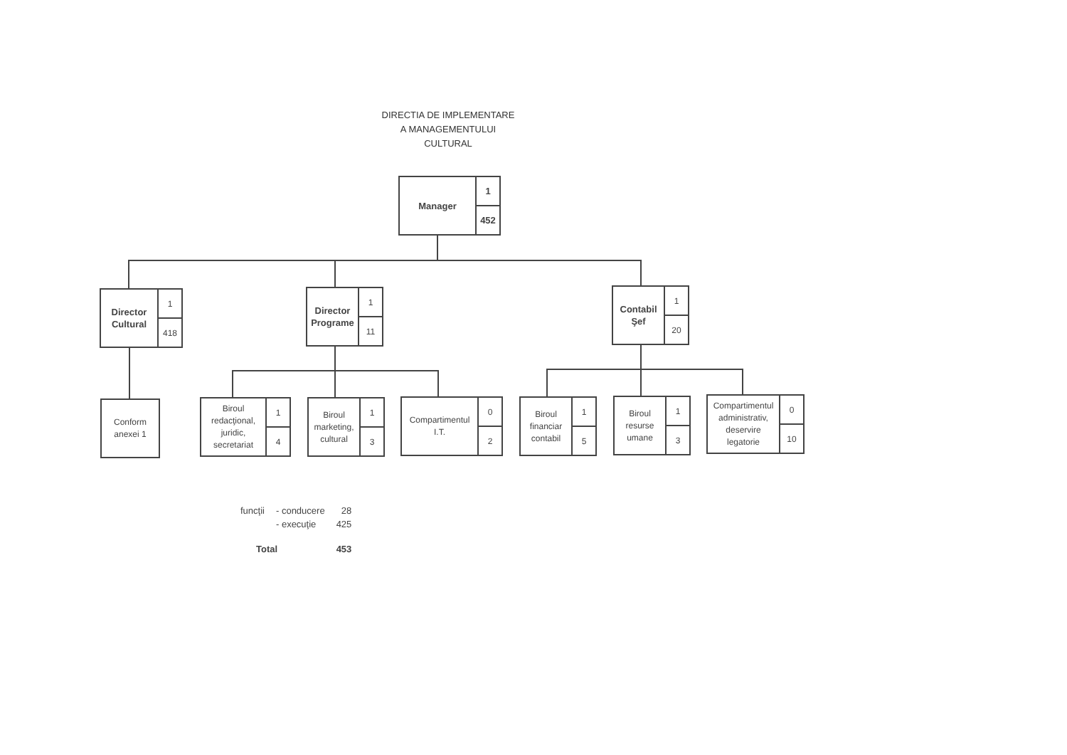DIRECTIA DE IMPLEMENTARE
A MANAGEMENTULUI
CULTURAL
Manager
1
452
Director
Cultural
1
418
Director
Programe
1
11
Contabil
Şef
1
20
Conform
anexei 1
Biroul
redacţional,
juridic,
secretariat
1
4
Biroul
marketing,
cultural
1
3
Compartimentul
I.T.
0
2
Biroul
financiar
contabil
1
5
Biroul
resurse
umane
1
3
Compartimentul
administrativ,
deservire
legatorie
0
10
| funcţii | - conducere | 28 |
| | - execuţie | 425 |
| Total | | 453 |